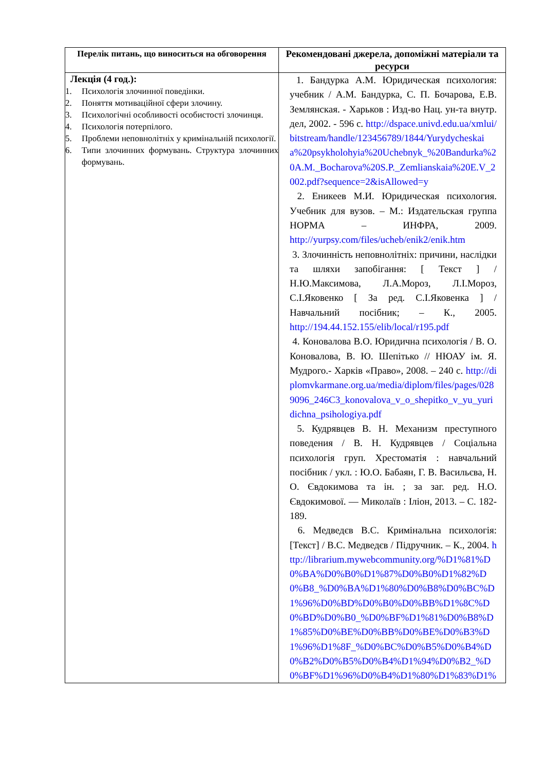| Перелік питань, що виноситься на обговорення | Рекомендовані джерела, допоміжні матеріали та ресурси |
| --- | --- |
| Лекція (4 год.): 1. Психологія злочинної поведінки. 2. Поняття мотиваційної сфери злочину. 3. Психологічні особливості особистості злочинця. 4. Психологія потерпілого. 5. Проблеми неповнолітніх у кримінальній психології. 6. Типи злочинних формувань. Структура злочинних формувань. | 1. Бандурка А.М. Юридическая психология: учебник / А.М. Бандурка, С. П. Бочарова, Е.В. Землянская. - Харьков : Изд-во Нац. ун-та внутр. дел, 2002. - 596 с. http://dspace.univd.edu.ua/xmlui/bitstream/handle/123456789/1844/Yurydycheskaia%20psykholohyia%20Uchebnyk_%20Bandurka%20A.M._Bocharova%20S.P._Zemlianskaia%20E.V_2002.pdf?sequence=2&isAllowed=y 2. Еникеев М.И. Юридическая психология. Учебник для вузов. – М.: Издательская группа НОРМА – ИНФРА, 2009. http://yurpsy.com/files/ucheb/enik2/enik.htm 3. Злочинність неповнолітніх: причини, наслідки та шляхи запобігання: [ Текст ] / Н.Ю.Максимова, Л.А.Мороз, Л.І.Мороз, С.І.Яковенко [ За ред. С.І.Яковенка ] / Навчальний посібник; – К., 2005. http://194.44.152.155/elib/local/r195.pdf 4. Коновалова В.О. Юридична психологія / В. О. Коновалова, В. Ю. Шепітько // НЮАУ ім. Я. Мудрого.- Харків «Право», 2008. – 240 с. http://diplomvkarmane.org.ua/media/diplom/files/pages/0289096_246C3_konovalova_v_o_shepitko_v_yu_yuridichna_psihologiya.pdf 5. Кудрявцев В. Н. Механизм преступного поведения / В. Н. Кудрявцев / Соціальна психологія груп. Хрестоматія : навчальний посібник / укл. : Ю.О. Бабаян, Г. В. Васильєва, Н. О. Євдокимова та ін. ; за заг. ред. Н.О. Євдокимової. — Миколаїв : Іліон, 2013. – С. 182-189. 6. Медведєв В.С. Кримінальна психологія: [Текст] / В.С. Медведєв / Підручник. – К., 2004. http://librarium.mywebcommunity.org/%D1%81%D0%BA%D0%B0%D1%87%D0%B0%D1%82%D0%B8_%D0%BA%D1%80%D0%B8%D0%BC%D1%96%D0%BD%D0%B0%D0%BB%D1%8C%D0%BD%D0%B0_%D0%BF%D1%81%D0%B8%D1%85%D0%BE%D0%BB%D0%BE%D0%B3%D1%96%D1%8F_%D0%BC%D0%B5%D0%B4%D0%B2%D0%B5%D0%B4%D1%94%D0%B2_%D0%BF%D1%96%D0%B4%D1%80%D1%83%D1% |